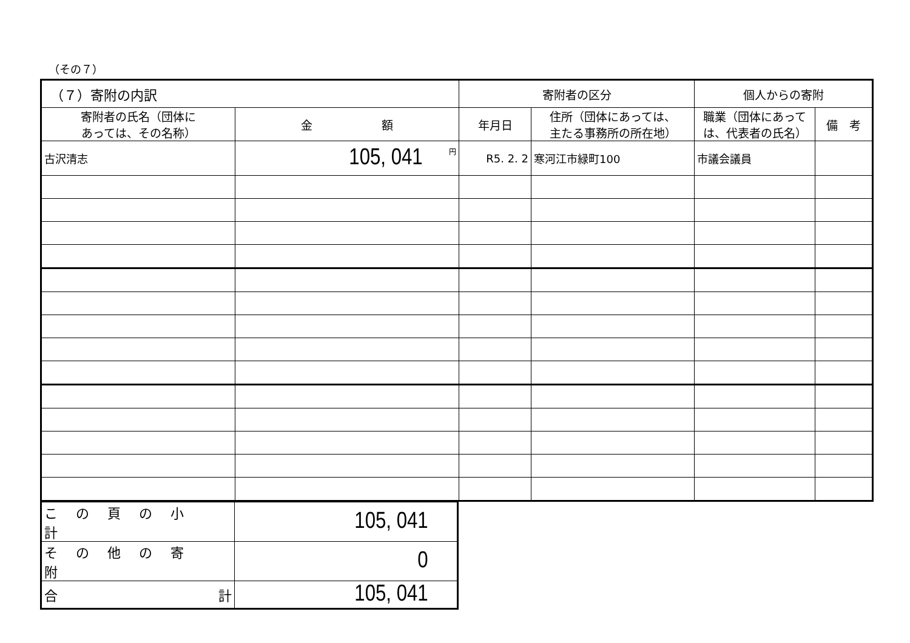（その７）
| （７）寄附の内訳 | | 寄附者の区分 | | 個人からの寄附 | |
| --- | --- | --- | --- | --- | --- |
| 寄附者の氏名（団体に あっては、その名称） | 金 額 | 年月日 | 住所（団体にあっては、 主たる事務所の所在地） | 職業（団体にあって は、代表者の氏名） | 備 考 |
| 古沢清志 | <sup>円</sup>105, 041 | R5. 2. 2 | 寒河江市緑町100 | 市議会議員 | |
| この頁の小計 | 105, 041 |
| その他の寄附 | 0 |
| 合 計 | 105, 041 |